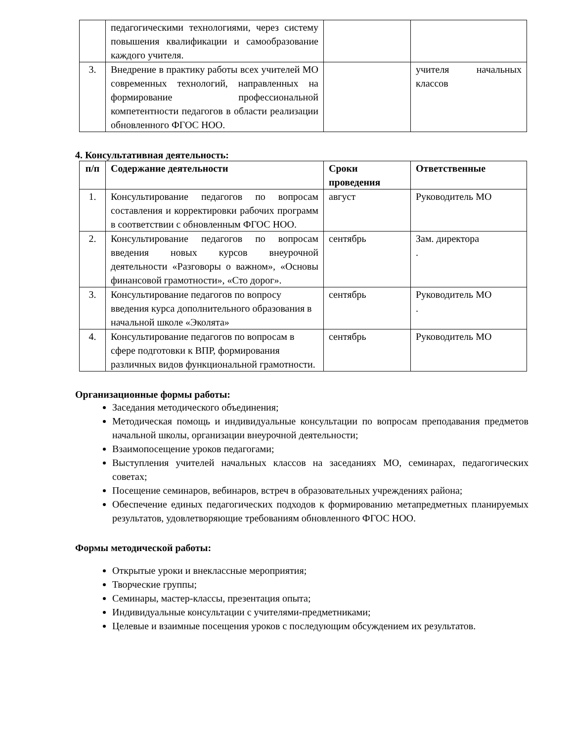| | педагогическими технологиями, через систему повышения квалификации и самообразование каждого учителя. | | |
| 3. | Внедрение в практику работы всех учителей МО современных технологий, направленных на формирование профессиональной компетентности педагогов в области реализации обновленного ФГОС НОО. | | учителя начальных классов |
4. Консультативная деятельность:
| п/п | Содержание деятельности | Сроки проведения | Ответственные |
| --- | --- | --- | --- |
| 1. | Консультирование педагогов по вопросам составления и корректировки рабочих программ в соответствии с обновленным ФГОС НОО. | август | Руководитель МО |
| 2. | Консультирование педагогов по вопросам введения новых курсов внеурочной деятельности «Разговоры о важном», «Основы финансовой грамотности», «Сто дорог». | сентябрь | Зам. директора . |
| 3. | Консультирование педагогов по вопросу введения курса дополнительного образования в начальной школе «Эколята» | сентябрь | Руководитель МО . |
| 4. | Консультирование педагогов по вопросам в сфере подготовки к ВПР, формирования различных видов функциональной грамотности. | сентябрь | Руководитель МО |
Организационные формы работы:
Заседания методического объединения;
Методическая помощь и индивидуальные консультации по вопросам преподавания предметов начальной школы, организации внеурочной деятельности;
Взаимопосещение уроков педагогами;
Выступления учителей начальных классов на заседаниях МО, семинарах, педагогических советах;
Посещение семинаров, вебинаров, встреч в образовательных учреждениях района;
Обеспечение единых педагогических подходов к формированию метапредметных планируемых результатов, удовлетворяющие требованиям обновленного ФГОС НОО.
Формы методической работы:
Открытые уроки и внеклассные мероприятия;
Творческие группы;
Семинары, мастер-классы, презентация опыта;
Индивидуальные консультации с учителями-предметниками;
Целевые и взаимные посещения уроков с последующим обсуждением их результатов.